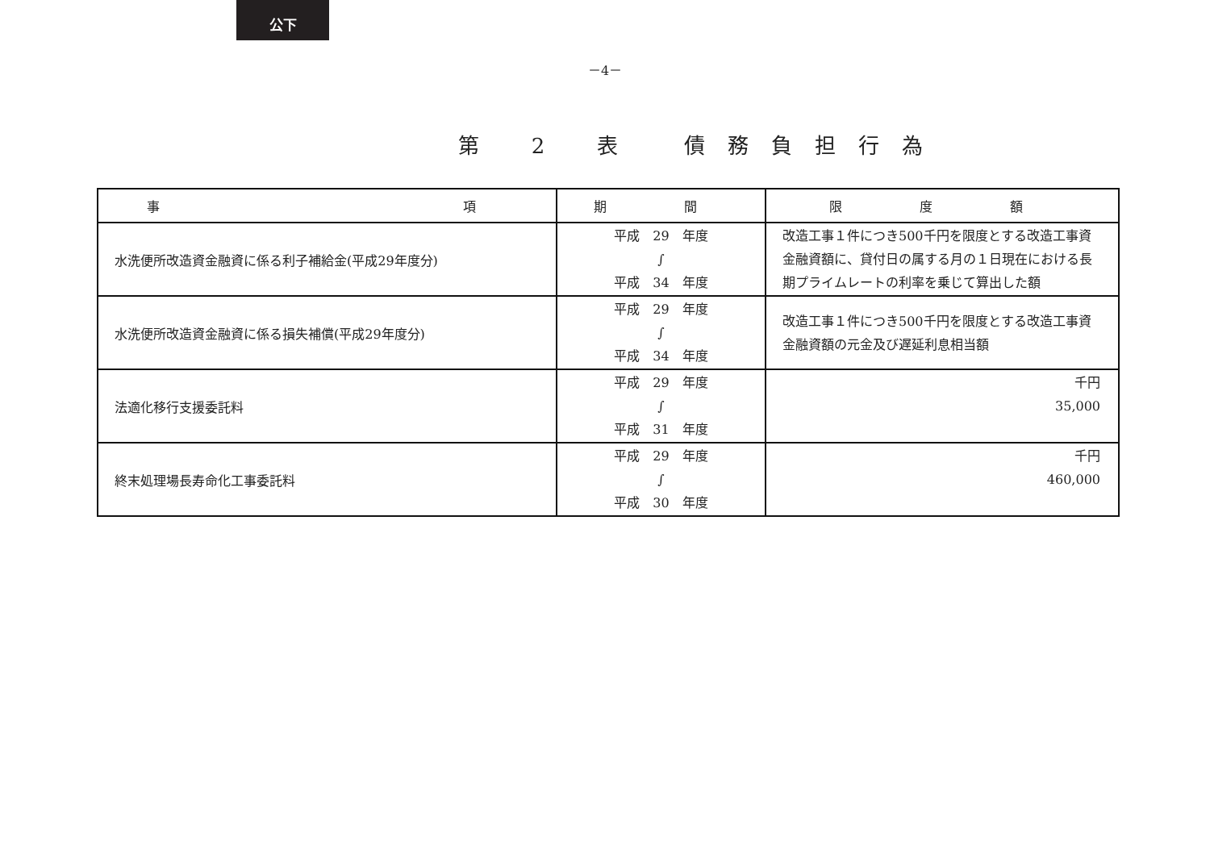公下
－4－
第 2 表　債務負担行為
| 事 項 | 期 間 | 限 度 額 |
| --- | --- | --- |
| 水洗便所改造資金融資に係る利子補給金(平成29年度分) | 平成 29 年度 ∫ 平成 34 年度 | 改造工事１件につき500千円を限度とする改造工事資金融資額に、貸付日の属する月の１日現在における長期プライムレートの利率を乗じて算出した額 |
| 水洗便所改造資金融資に係る損失補償(平成29年度分) | 平成 29 年度 ∫ 平成 34 年度 | 改造工事１件につき500千円を限度とする改造工事資金融資額の元金及び遅延利息相当額 |
| 法適化移行支援委託料 | 平成 29 年度 ∫ 平成 31 年度 | 千円 35,000 |
| 終末処理場長寿命化工事委託料 | 平成 29 年度 ∫ 平成 30 年度 | 千円 460,000 |